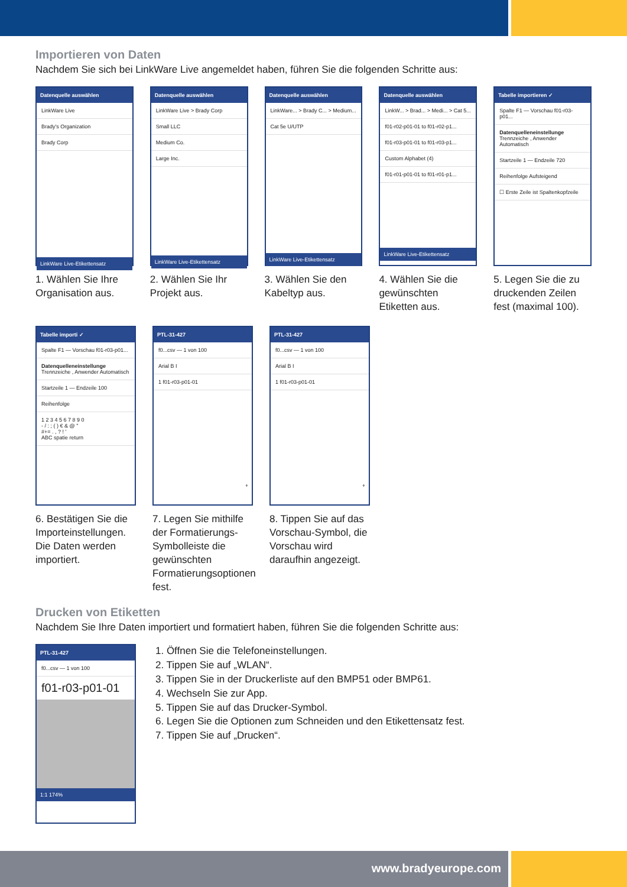Importieren von Daten
Nachdem Sie sich bei LinkWare Live angemeldet haben, führen Sie die folgenden Schritte aus:
Datenquelle auswählen
LinkWare Live
Brady's Organization
Brady Corp
LinkWare Live-Etikettensatz
1. Wählen Sie Ihre Organisation aus.
Datenquelle auswählen
LinkWare Live > Brady Corp
Small LLC
Medium Co.
Large Inc.
LinkWare Live-Etikettensatz
2. Wählen Sie Ihr Projekt aus.
Datenquelle auswählen
LinkWare... > Brady C... > Medium...
Cat 5e U/UTP
LinkWare Live-Etikettensatz
3. Wählen Sie den Kabeltyp aus.
Datenquelle auswählen
LinkW... > Brad... > Medi... > Cat 5...
f01-r02-p01-01 to f01-r02-p1...
f01-r03-p01-01 to f01-r03-p1...
Custom Alphabet (4)
f01-r01-p01-01 to f01-r01-p1...
LinkWare Live-Etikettensatz
4. Wählen Sie die gewünschten Etiketten aus.
Tabelle importieren ✓
Spalte F1 — Vorschau f01-r03-p01...
Datenquelleneinstellunge
Trennzeiche , Anwender Automatisch
Startzeile 1 — Endzeile 720
Reihenfolge Aufsteigend
☐ Erste Zeile ist Spaltenkopfzeile
5. Legen Sie die zu druckenden Zeilen fest (maximal 100).
Tabelle importi ✓
Spalte F1 — Vorschau f01-r03-p01...
Datenquelleneinstellunge
Trennzeiche , Anwender Automatisch
Startzeile 1 — Endzeile 100
Reihenfolge
1 2 3 4 5 6 7 8 9 0
- / : ; ( ) € & @ "
#+= . , ? ! '
ABC spatie return
6. Bestätigen Sie die Importeinstellungen. Die Daten werden importiert.
PTL-31-427
f0...csv — 1 von 100
Arial B I
1 f01-r03-p01-01
+
7. Legen Sie mithilfe der Formatierungs-Symbol­leiste die gewünschten Formatierungsoptionen fest.
PTL-31-427
f0...csv — 1 von 100
Arial B I
1 f01-r03-p01-01
+
8. Tippen Sie auf das Vorschau-Symbol, die Vorschau wird daraufhin angezeigt.
Drucken von Etiketten
Nachdem Sie Ihre Daten importiert und formatiert haben, führen Sie die folgenden Schritte aus:
PTL-31-427
f0...csv — 1 von 100
f01-r03-p01-01
1:1 174%
1. Öffnen Sie die Telefoneinstellungen.
2. Tippen Sie auf „WLAN“.
3. Tippen Sie in der Druckerliste auf den BMP51 oder BMP61.
4. Wechseln Sie zur App.
5. Tippen Sie auf das Drucker-Symbol.
6. Legen Sie die Optionen zum Schneiden und den Etikettensatz fest.
7. Tippen Sie auf „Drucken“.
www.bradyeurope.com